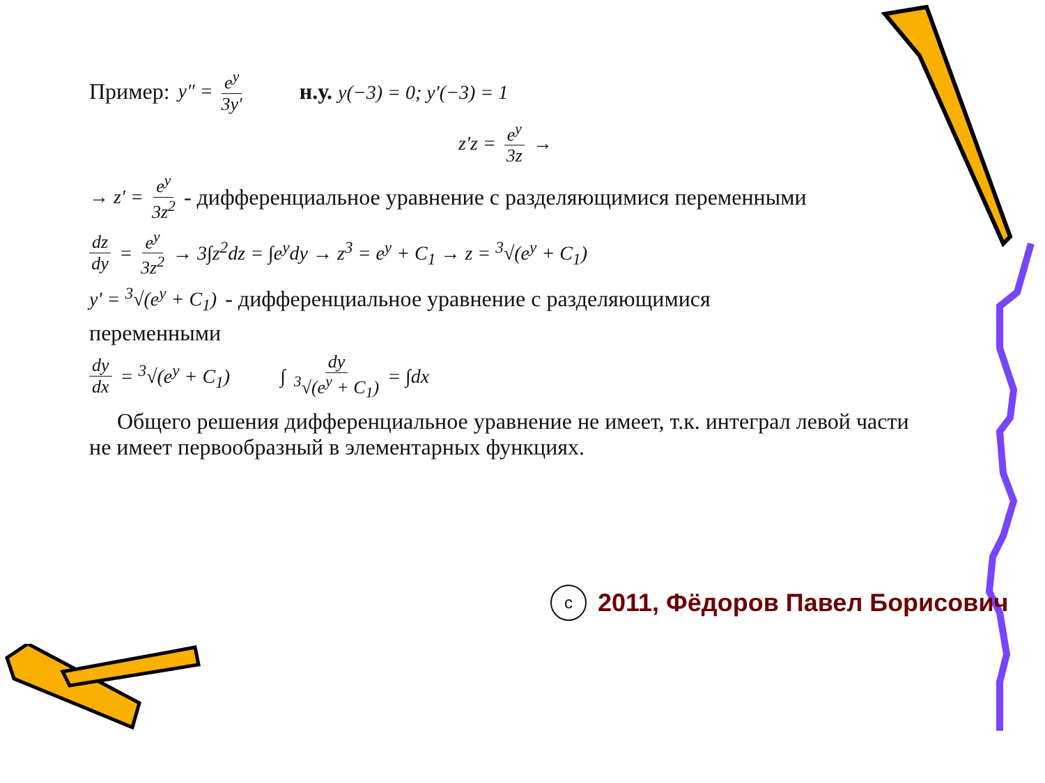Пример: y″ = e<sup>y</sup> 3y′ н.у. y(−3) = 0; y′(−3) = 1
z′z = e<sup>y</sup> 3z →
→ z′ = e<sup>y</sup> 3z<sup>2</sup> - дифференциальное уравнение с разделяющимися переменными
dz dy = e<sup>y</sup> 3z<sup>2</sup> → 3∫z<sup>2</sup>dz = ∫e<sup>y</sup>dy → z<sup>3</sup> = e<sup>y</sup> + C<sub>1</sub> → z = <sup>3</sup>√(e<sup>y</sup> + C<sub>1</sub>)
y′ = <sup>3</sup>√(e<sup>y</sup> + C<sub>1</sub>) - дифференциальное уравнение с разделяющимися
переменными
dy dx = <sup>3</sup>√(e<sup>y</sup> + C<sub>1</sub>) ∫ dy <sup>3</sup>√(e<sup>y</sup> + C<sub>1</sub>) = ∫dx
Общего решения дифференциальное уравнение не имеет, т.к. интеграл левой части не имеет первообразный в элементарных функциях.
c
2011, Фёдоров Павел Борисович